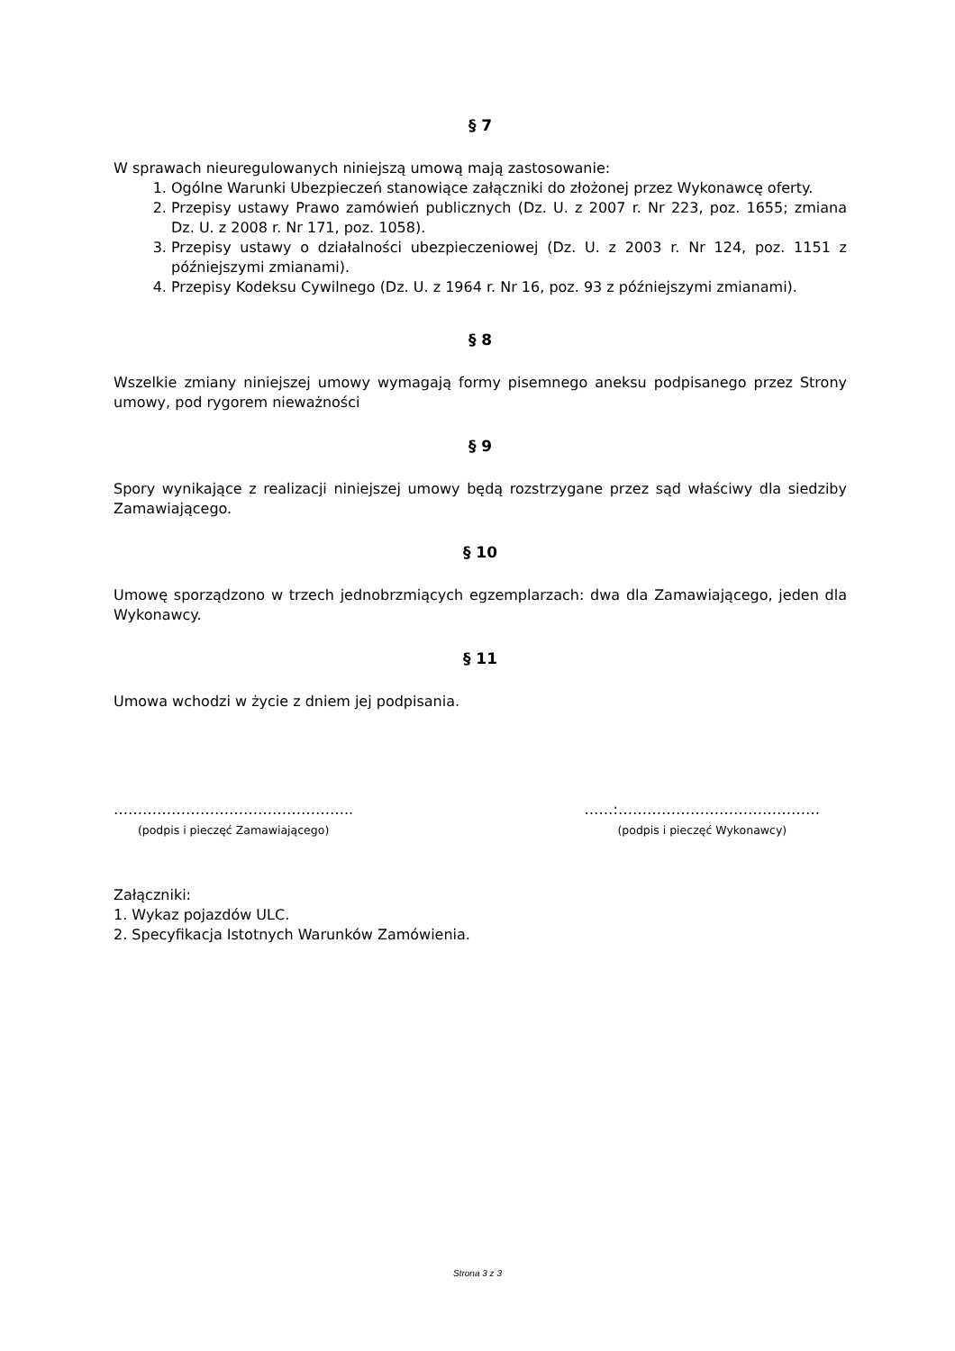§ 7
W sprawach nieuregulowanych niniejszą umową mają zastosowanie:
1. Ogólne Warunki Ubezpieczeń stanowiące załączniki do złożonej przez Wykonawcę oferty.
2. Przepisy ustawy Prawo zamówień publicznych (Dz. U. z 2007 r. Nr 223, poz. 1655; zmiana Dz. U. z 2008 r. Nr 171, poz. 1058).
3. Przepisy ustawy o działalności ubezpieczeniowej (Dz. U. z 2003 r. Nr 124, poz. 1151 z późniejszymi zmianami).
4. Przepisy Kodeksu Cywilnego (Dz. U. z 1964 r. Nr 16, poz. 93 z późniejszymi zmianami).
§ 8
Wszelkie zmiany niniejszej umowy wymagają formy pisemnego aneksu podpisanego przez Strony umowy, pod rygorem nieważności
§ 9
Spory wynikające z realizacji niniejszej umowy będą rozstrzygane przez sąd właściwy dla siedziby Zamawiającego.
§ 10
Umowę sporządzono w trzech jednobrzmiących egzemplarzach: dwa dla Zamawiającego, jeden dla Wykonawcy.
§ 11
Umowa wchodzi w życie z dniem jej podpisania.
…………………………………………..
(podpis i pieczęć Zamawiającego)
……:……………………………………
(podpis i pieczęć Wykonawcy)
Załączniki:
1. Wykaz pojazdów ULC.
2. Specyfikacja Istotnych Warunków Zamówienia.
Strona 3 z 3